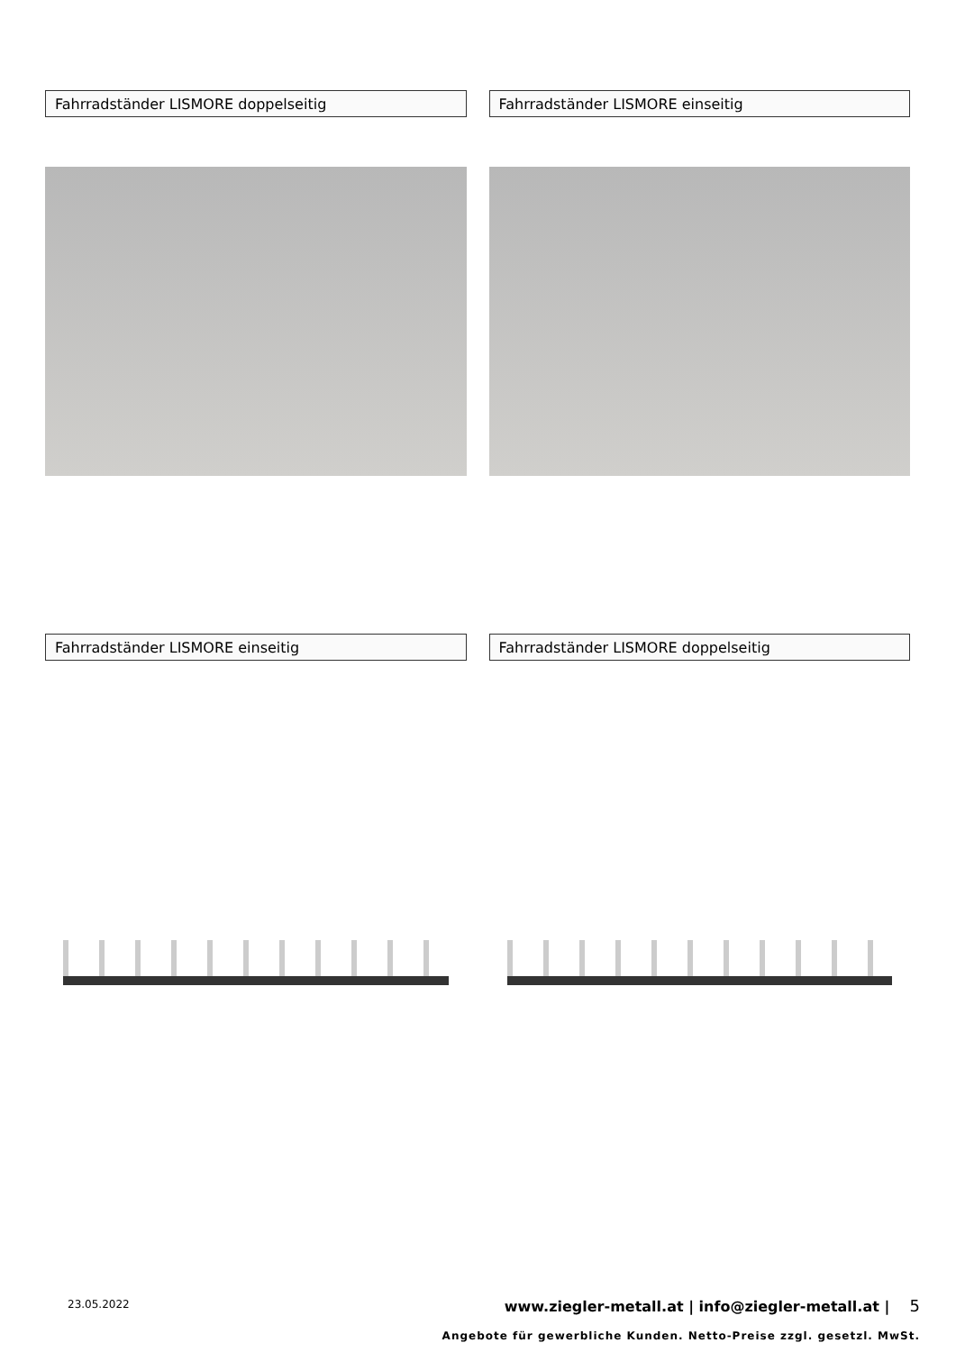Fahrradständer LISMORE doppelseitig Fahrradständer LISMORE einseitig
Fahrradständer LISMORE einseitig Fahrradständer LISMORE doppelseitig
23.05.2022
www.ziegler-metall.at | info@ziegler-metall.at | 5
Angebote für gewerbliche Kunden. Netto-Preise zzgl. gesetzl. MwSt.